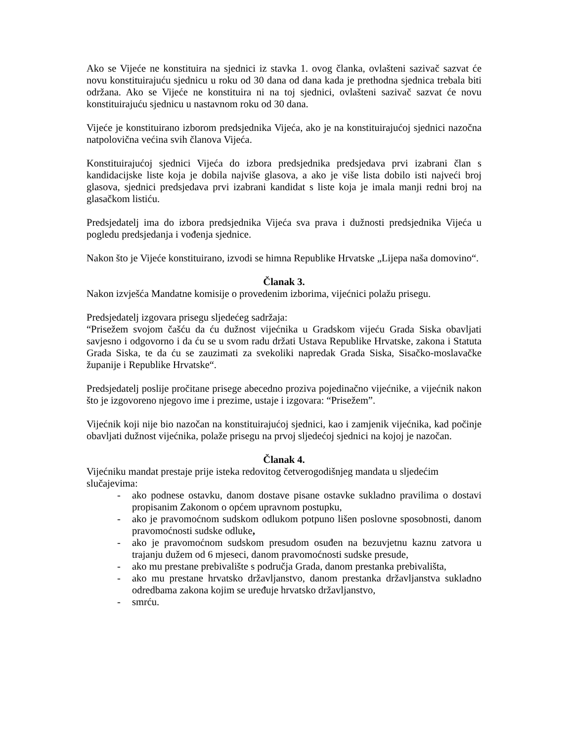Ako se Vijeće ne konstituira na sjednici iz stavka 1. ovog članka, ovlašteni sazivač sazvat će novu konstituirajuću sjednicu u roku od 30 dana od dana kada je prethodna sjednica trebala biti održana. Ako se Vijeće ne konstituira ni na toj sjednici, ovlašteni sazivač sazvat će novu konstituirajuću sjednicu u nastavnom roku od 30 dana.
Vijeće je konstituirano izborom predsjednika Vijeća, ako je na konstituirajućoj sjednici nazočna natpolovična većina svih članova Vijeća.
Konstituirajućoj sjednici Vijeća do izbora predsjednika predsjedava prvi izabrani član s kandidacijske liste koja je dobila najviše glasova, a ako je više lista dobilo isti najveći broj glasova, sjednici predsjedava prvi izabrani kandidat s liste koja je imala manji redni broj na glasačkom listiću.
Predsjedatelj ima do izbora predsjednika Vijeća sva prava i dužnosti predsjednika Vijeća u pogledu predsjedanja i vođenja sjednice.
Nakon što je Vijeće konstituirano, izvodi se himna Republike Hrvatske „Lijepa naša domovino“.
Članak 3.
Nakon izvješća Mandatne komisije o provedenim izborima, vijećnici polažu prisegu.
Predsjedatelj izgovara prisegu sljedećeg sadržaja:
“Prisežem svojom čašću da ću dužnost vijećnika u Gradskom vijeću Grada Siska obavljati savjesno i odgovorno i da ću se u svom radu držati Ustava Republike Hrvatske, zakona i Statuta Grada Siska, te da ću se zauzimati za svekoliki napredak Grada Siska, Sisačko-moslavačke županije i Republike Hrvatske“.
Predsjedatelj poslije pročitane prisege abecedno proziva pojedinačno vijećnike, a vijećnik nakon što je izgovoreno njegovo ime i prezime, ustaje i izgovara: “Prisežem”.
Vijećnik koji nije bio nazočan na konstituirajućoj sjednici, kao i zamjenik vijećnika, kad počinje obavljati dužnost vijećnika, polaže prisegu na prvoj sljedećoj sjednici na kojoj je nazočan.
Članak 4.
Vijećniku mandat prestaje prije isteka redovitog četverogodišnjeg mandata u sljedećim slučajevima:
- ako podnese ostavku, danom dostave pisane ostavke sukladno pravilima o dostavi propisanim Zakonom o općem upravnom postupku,
- ako je pravomoćnom sudskom odlukom potpuno lišen poslovne sposobnosti, danom pravomoćnosti sudske odluke,
- ako je pravomoćnom sudskom presudom osuđen na bezuvjetnu kaznu zatvora u trajanju dužem od 6 mjeseci, danom pravomoćnosti sudske presude,
- ako mu prestane prebivalište s područja Grada, danom prestanka prebivališta,
- ako mu prestane hrvatsko državljanstvo, danom prestanka državljanstva sukladno odredbama zakona kojim se uređuje hrvatsko državljanstvo,
- smrću.